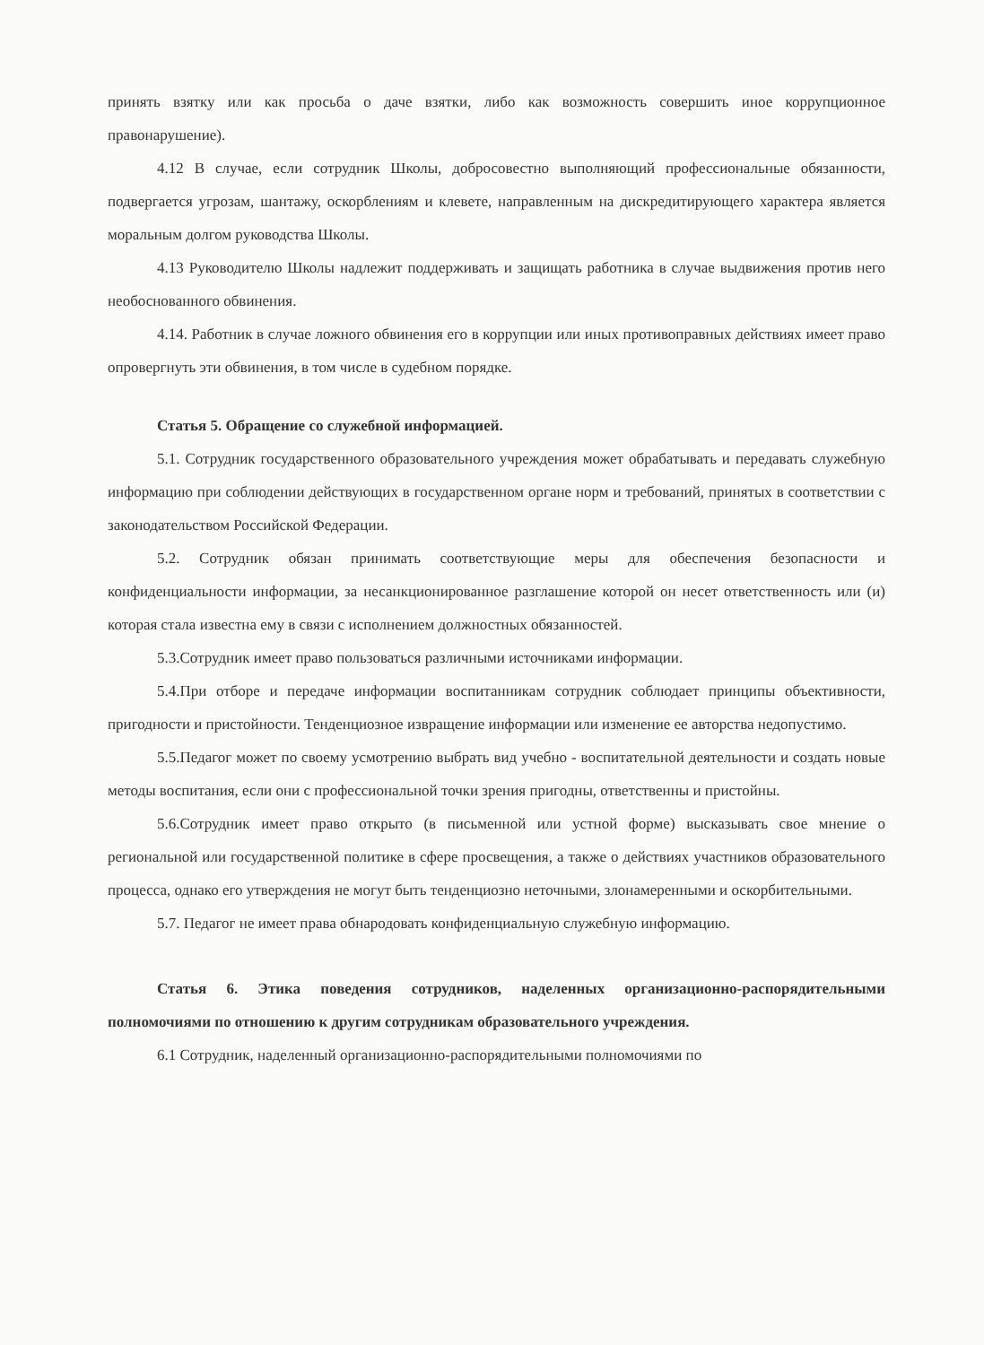принять взятку или как просьба о даче взятки, либо как возможность совершить иное коррупционное правонарушение).
4.12 В случае, если сотрудник Школы, добросовестно выполняющий профессиональные обязанности, подвергается угрозам, шантажу, оскорблениям и клевете, направленным на дискредитирующего характера является моральным долгом руководства Школы.
4.13 Руководителю Школы надлежит поддерживать и защищать работника в случае выдвижения против него необоснованного обвинения.
4.14. Работник в случае ложного обвинения его в коррупции или иных противоправных действиях имеет право опровергнуть эти обвинения, в том числе в судебном порядке.
Статья 5. Обращение со служебной информацией.
5.1. Сотрудник государственного образовательного учреждения может обрабатывать и передавать служебную информацию при соблюдении действующих в государственном органе норм и требований, принятых в соответствии с законодательством Российской Федерации.
5.2. Сотрудник обязан принимать соответствующие меры для обеспечения безопасности и конфиденциальности информации, за несанкционированное разглашение которой он несет ответственность или (и) которая стала известна ему в связи с исполнением должностных обязанностей.
5.3.Сотрудник имеет право пользоваться различными источниками информации.
5.4.При отборе и передаче информации воспитанникам сотрудник соблюдает принципы объективности, пригодности и пристойности. Тенденциозное извращение информации или изменение ее авторства недопустимо.
5.5.Педагог может по своему усмотрению выбрать вид учебно - воспитательной деятельности и создать новые методы воспитания, если они с профессиональной точки зрения пригодны, ответственны и пристойны.
5.6.Сотрудник имеет право открыто (в письменной или устной форме) высказывать свое мнение о региональной или государственной политике в сфере просвещения, а также о действиях участников образовательного процесса, однако его утверждения не могут быть тенденциозно неточными, злонамеренными и оскорбительными.
5.7. Педагог не имеет права обнародовать конфиденциальную служебную информацию.
Статья 6. Этика поведения сотрудников, наделенных организационно-распорядительными полномочиями по отношению к другим сотрудникам образовательного учреждения.
6.1 Сотрудник, наделенный организационно-распорядительными полномочиями по